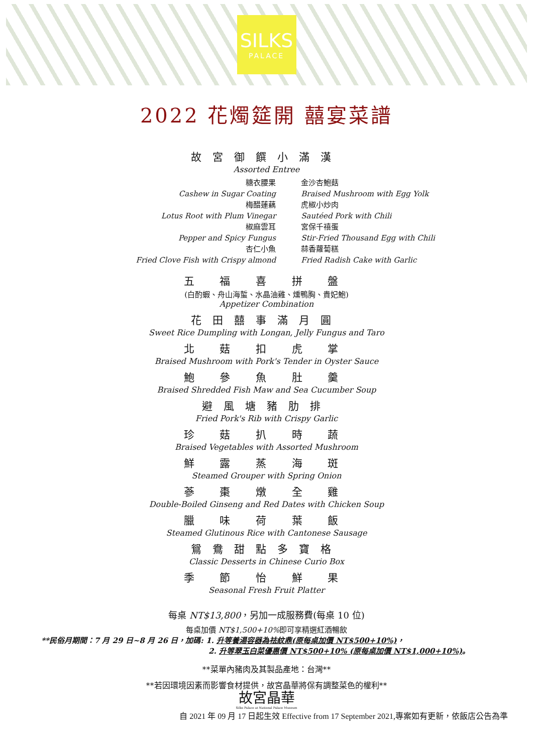SILKS
PALACE
2022 花燭筵開 囍宴菜譜
故宮御饌小滿漢
Assorted Entree
糖衣腰果
Cashew in Sugar Coating
金沙杏鮑菇
Braised Mushroom with Egg Yolk
梅醋蓮藕
Lotus Root with Plum Vinegar
虎椒小炒肉
Sautéed Pork with Chili
椒麻雲耳
Pepper and Spicy Fungus
宮保千禧蛋
Stir-Fried Thousand Egg with Chili
杏仁小魚
Fried Clove Fish with Crispy almond
蒜香蘿蔔糕
Fried Radish Cake with Garlic
五 福 喜 拼 盤
(白酌蝦、舟山海蜇、水晶油雞、燻鴨胸、貴妃鮑)
Appetizer Combination
花田囍事滿月圓
Sweet Rice Dumpling with Longan, Jelly Fungus and Taro
北 菇 扣 虎 掌
Braised Mushroom with Pork's Tender in Oyster Sauce
鮑 參 魚 肚 羹
Braised Shredded Fish Maw and Sea Cucumber Soup
避風塘豬肋排
Fried Pork's Rib with Crispy Garlic
珍 菇 扒 時 蔬
Braised Vegetables with Assorted Mushroom
鮮 露 蒸 海 斑
Steamed Grouper with Spring Onion
蔘 棗 燉 全 雞
Double-Boiled Ginseng and Red Dates with Chicken Soup
臘 味 荷 葉 飯
Steamed Glutinous Rice with Cantonese Sausage
鴛鴦甜點多寶格
Classic Desserts in Chinese Curio Box
季 節 怡 鮮 果
Seasonal Fresh Fruit Platter
每桌 NT$13,800，另加一成服務費(每桌 10 位)
每桌加價 NT$1,500+10% 即可享精選紅酒暢飲
**民俗月期間：7 月 29 日~8 月 26 日，加碼: 1. 升等養湯容器為祛紋鼎(原每桌加價 NT$500+10%)，
2. 升等翠玉白菜優惠價 NT$500+10% (原每桌加價 NT$1,000+10%)。
**菜單內豬肉及其製品產地：台灣**
**若因環境因素而影響食材提供，故宮晶華將保有調整菜色的權利**
故宮晶華
Silks Palace at National Palace Museum
自 2021 年 09 月 17 日起生效 Effective from 17 September 2021,專案如有更新，依飯店公告為準